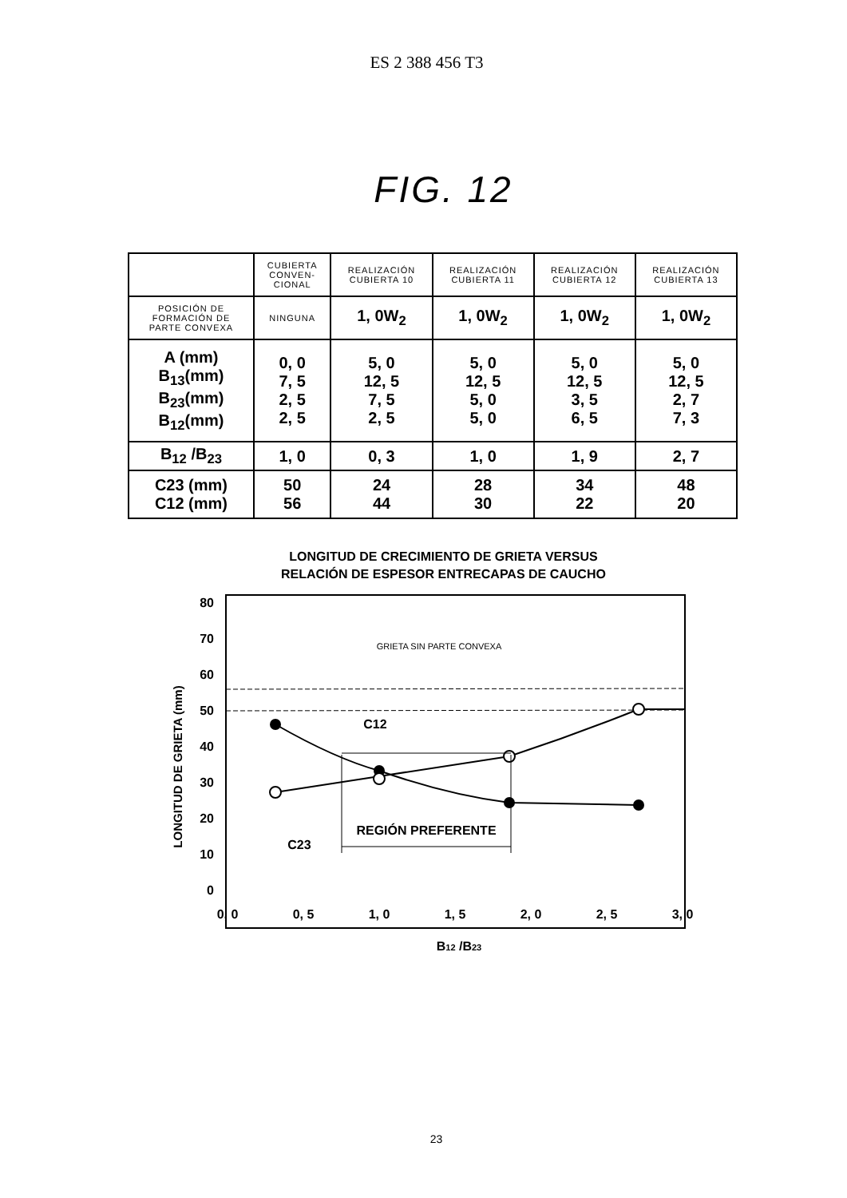ES 2 388 456 T3
FIG. 12
| | CUBIERTA CONVEN- CIONAL | REALIZACIÓN CUBIERTA 10 | REALIZACIÓN CUBIERTA 11 | REALIZACIÓN CUBIERTA 12 | REALIZACIÓN CUBIERTA 13 |
| POSICIÓN DE FORMACIÓN DE PARTE CONVEXA | NINGUNA | 1, 0W<sub>2</sub> | 1, 0W<sub>2</sub> | 1, 0W<sub>2</sub> | 1, 0W<sub>2</sub> |
| A (mm) B<sub>13</sub>(mm) B<sub>23</sub>(mm) B<sub>12</sub>(mm) | 0, 0 7, 5 2, 5 2, 5 | 5, 0 12, 5 7, 5 2, 5 | 5, 0 12, 5 5, 0 5, 0 | 5, 0 12, 5 3, 5 6, 5 | 5, 0 12, 5 2, 7 7, 3 |
| B<sub>12</sub> /B<sub>23</sub> | 1, 0 | 0, 3 | 1, 0 | 1, 9 | 2, 7 |
| C23 (mm) C12 (mm) | 50 56 | 24 44 | 28 30 | 34 22 | 48 20 |
LONGITUD DE CRECIMIENTO DE GRIETA VERSUS
RELACIÓN DE ESPESOR ENTRECAPAS DE CAUCHO
80
70
60
50
40
30
20
10
0
0, 0
0, 5
1, 0
1, 5
2, 0
2, 5
3, 0
B12 /B23
LONGITUD DE GRIETA (mm)
GRIETA SIN PARTE CONVEXA
REGIÓN PREFERENTE
C12
C23
23